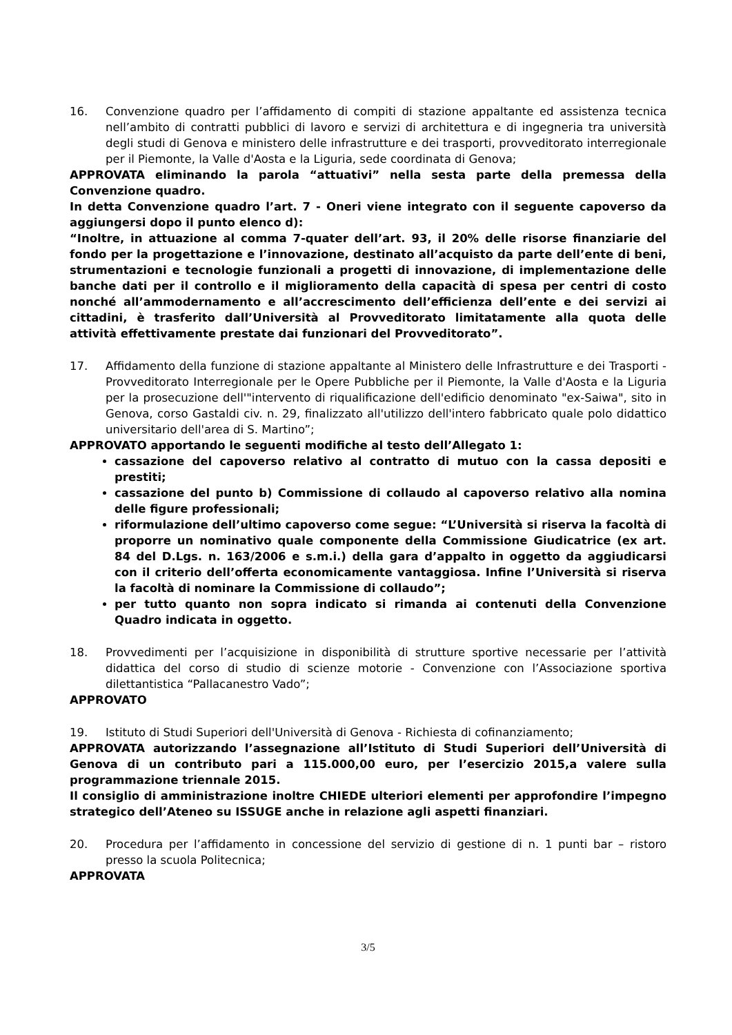16. Convenzione quadro per l’affidamento di compiti di stazione appaltante ed assistenza tecnica nell’ambito di contratti pubblici di lavoro e servizi di architettura e di ingegneria tra università degli studi di Genova e ministero delle infrastrutture e dei trasporti, provveditorato interregionale per il Piemonte, la Valle d'Aosta e la Liguria, sede coordinata di Genova;
APPROVATA eliminando la parola “attuativi” nella sesta parte della premessa della Convenzione quadro.
In detta Convenzione quadro l’art. 7 - Oneri viene integrato con il seguente capoverso da aggiungersi dopo il punto elenco d):
“Inoltre, in attuazione al comma 7-quater dell’art. 93, il 20% delle risorse finanziarie del fondo per la progettazione e l’innovazione, destinato all’acquisto da parte dell’ente di beni, strumentazioni e tecnologie funzionali a progetti di innovazione, di implementazione delle banche dati per il controllo e il miglioramento della capacità di spesa per centri di costo nonché all’ammodernamento e all’accrescimento dell’efficienza dell’ente e dei servizi ai cittadini, è trasferito dall’Università al Provveditorato limitatamente alla quota delle attività effettivamente prestate dai funzionari del Provveditorato”.
17. Affidamento della funzione di stazione appaltante al Ministero delle Infrastrutture e dei Trasporti - Provveditorato Interregionale per le Opere Pubbliche per il Piemonte, la Valle d'Aosta e la Liguria per la prosecuzione dell'"intervento di riqualificazione dell'edificio denominato "ex-Saiwa", sito in Genova, corso Gastaldi civ. n. 29, finalizzato all'utilizzo dell'intero fabbricato quale polo didattico universitario dell'area di S. Martino”;
APPROVATO apportando le seguenti modifiche al testo dell’Allegato 1:
cassazione del capoverso relativo al contratto di mutuo con la cassa depositi e prestiti;
cassazione del punto b) Commissione di collaudo al capoverso relativo alla nomina delle figure professionali;
riformulazione dell’ultimo capoverso come segue: “L’Università si riserva la facoltà di proporre un nominativo quale componente della Commissione Giudicatrice (ex art. 84 del D.Lgs. n. 163/2006 e s.m.i.) della gara d’appalto in oggetto da aggiudicarsi con il criterio dell’offerta economicamente vantaggiosa. Infine l’Università si riserva la facoltà di nominare la Commissione di collaudo”;
per tutto quanto non sopra indicato si rimanda ai contenuti della Convenzione Quadro indicata in oggetto.
18. Provvedimenti per l’acquisizione in disponibilità di strutture sportive necessarie per l’attività didattica del corso di studio di scienze motorie - Convenzione con l’Associazione sportiva dilettantistica “Pallacanestro Vado”;
APPROVATO
19. Istituto di Studi Superiori dell'Università di Genova - Richiesta di cofinanziamento;
APPROVATA autorizzando l’assegnazione all’Istituto di Studi Superiori dell’Università di Genova di un contributo pari a 115.000,00 euro, per l’esercizio 2015,a valere sulla programmazione triennale 2015.
Il consiglio di amministrazione inoltre CHIEDE ulteriori elementi per approfondire l’impegno strategico dell’Ateneo su ISSUGE anche in relazione agli aspetti finanziari.
20. Procedura per l’affidamento in concessione del servizio di gestione di n. 1 punti bar – ristoro presso la scuola Politecnica;
APPROVATA
3/5